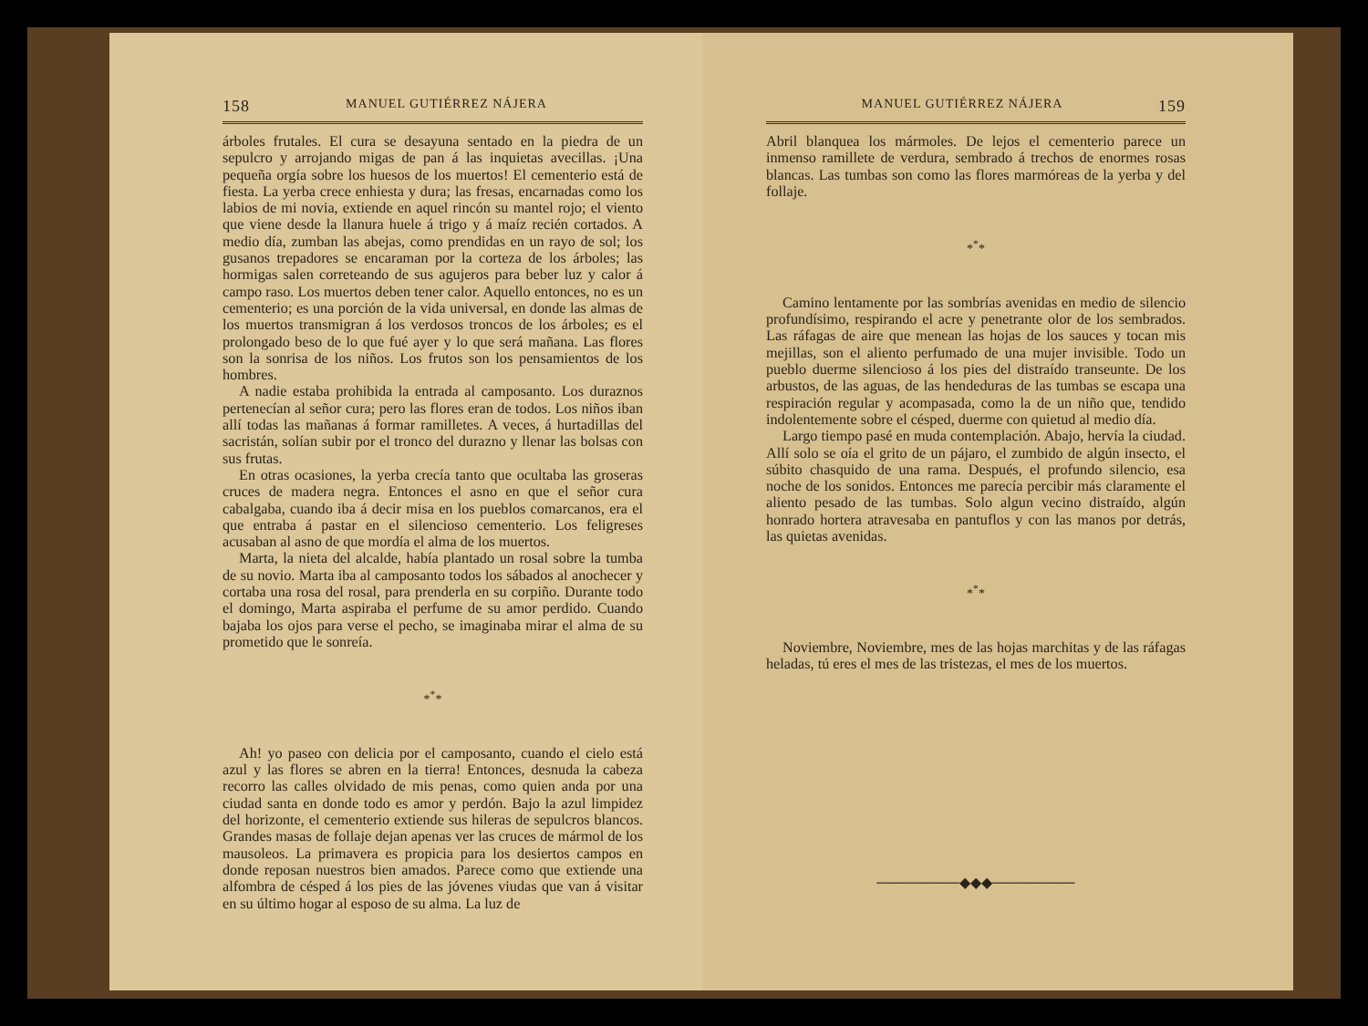158 MANUEL GUTIÉRREZ NÁJERA
árboles frutales. El cura se desayuna sentado en la piedra de un sepulcro y arrojando migas de pan á las inquietas avecillas. ¡Una pequeña orgía sobre los huesos de los muertos! El cementerio está de fiesta. La yerba crece enhiesta y dura; las fresas, encarnadas como los labios de mi novia, extiende en aquel rincón su mantel rojo; el viento que viene desde la llanura huele á trigo y á maíz recién cortados. A medio día, zumban las abejas, como prendidas en un rayo de sol; los gusanos trepadores se encaraman por la corteza de los árboles; las hormigas salen correteando de sus agujeros para beber luz y calor á campo raso. Los muertos deben tener calor. Aquello entonces, no es un cementerio; es una porción de la vida universal, en donde las almas de los muertos transmigran á los verdosos troncos de los árboles; es el prolongado beso de lo que fué ayer y lo que será mañana. Las flores son la sonrisa de los niños. Los frutos son los pensamientos de los hombres.
A nadie estaba prohibida la entrada al camposanto. Los duraznos pertenecían al señor cura; pero las flores eran de todos. Los niños iban allí todas las mañanas á formar ramilletes. A veces, á hurtadillas del sacristán, solían subir por el tronco del durazno y llenar las bolsas con sus frutas.
En otras ocasiones, la yerba crecía tanto que ocultaba las groseras cruces de madera negra. Entonces el asno en que el señor cura cabalgaba, cuando iba á decir misa en los pueblos comarcanos, era el que entraba á pastar en el silencioso cementerio. Los feligreses acusaban al asno de que mordía el alma de los muertos.
Marta, la nieta del alcalde, había plantado un rosal sobre la tumba de su novio. Marta iba al camposanto todos los sábados al anochecer y cortaba una rosa del rosal, para prenderla en su corpiño. Durante todo el domingo, Marta aspiraba el perfume de su amor perdido. Cuando bajaba los ojos para verse el pecho, se imaginaba mirar el alma de su prometido que le sonreía.
*<sup>*</sup>*
Ah! yo paseo con delicia por el camposanto, cuando el cielo está azul y las flores se abren en la tierra! Entonces, desnuda la cabeza recorro las calles olvidado de mis penas, como quien anda por una ciudad santa en donde todo es amor y perdón. Bajo la azul limpidez del horizonte, el cementerio extiende sus hileras de sepulcros blancos. Grandes masas de follaje dejan apenas ver las cruces de mármol de los mausoleos. La primavera es propicia para los desiertos campos en donde reposan nuestros bien amados. Parece como que extiende una alfombra de césped á los pies de las jóvenes viudas que van á visitar en su último hogar al esposo de su alma. La luz de
MANUEL GUTIÉRREZ NÁJERA 159
Abril blanquea los mármoles. De lejos el cementerio parece un inmenso ramillete de verdura, sembrado á trechos de enormes rosas blancas. Las tumbas son como las flores marmóreas de la yerba y del follaje.
*<sup>*</sup>*
Camino lentamente por las sombrías avenidas en medio de silencio profundísimo, respirando el acre y penetrante olor de los sembrados. Las ráfagas de aire que menean las hojas de los sauces y tocan mis mejillas, son el aliento perfumado de una mujer invisible. Todo un pueblo duerme silencioso á los pies del distraído transeunte. De los arbustos, de las aguas, de las hendeduras de las tumbas se escapa una respiración regular y acompasada, como la de un niño que, tendido indolentemente sobre el césped, duerme con quietud al medio día.
Largo tiempo pasé en muda contemplación. Abajo, hervía la ciudad. Allí solo se oía el grito de un pájaro, el zumbido de algún insecto, el súbito chasquido de una rama. Después, el profundo silencio, esa noche de los sonidos. Entonces me parecía percibir más claramente el aliento pesado de las tumbas. Solo algun vecino distraído, algún honrado hortera atravesaba en pantuflos y con las manos por detrás, las quietas avenidas.
*<sup>*</sup>*
Noviembre, Noviembre, mes de las hojas marchitas y de las ráfagas heladas, tú eres el mes de las tristezas, el mes de los muertos.
────────◆◆◆────────